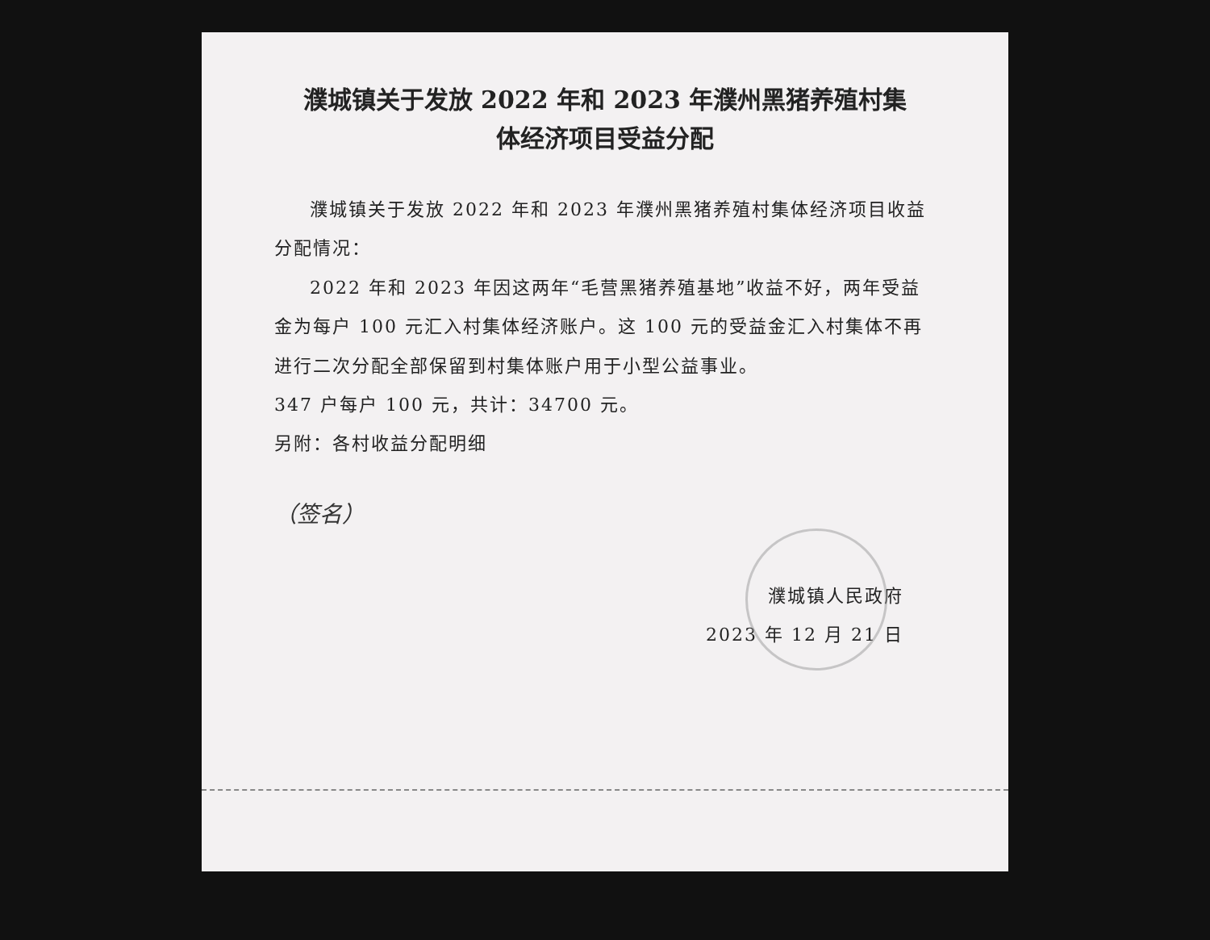濮城镇关于发放 2022 年和 2023 年濮州黑猪养殖村集
体经济项目受益分配
濮城镇关于发放 2022 年和 2023 年濮州黑猪养殖村集体经济项目收益分配情况：
2022 年和 2023 年因这两年“毛营黑猪养殖基地”收益不好，两年受益金为每户 100 元汇入村集体经济账户。这 100 元的受益金汇入村集体不再进行二次分配全部保留到村集体账户用于小型公益事业。
347 户每户 100 元，共计：34700 元。
另附：各村收益分配明细
（签名）
濮城镇人民政府
2023 年 12 月 21 日